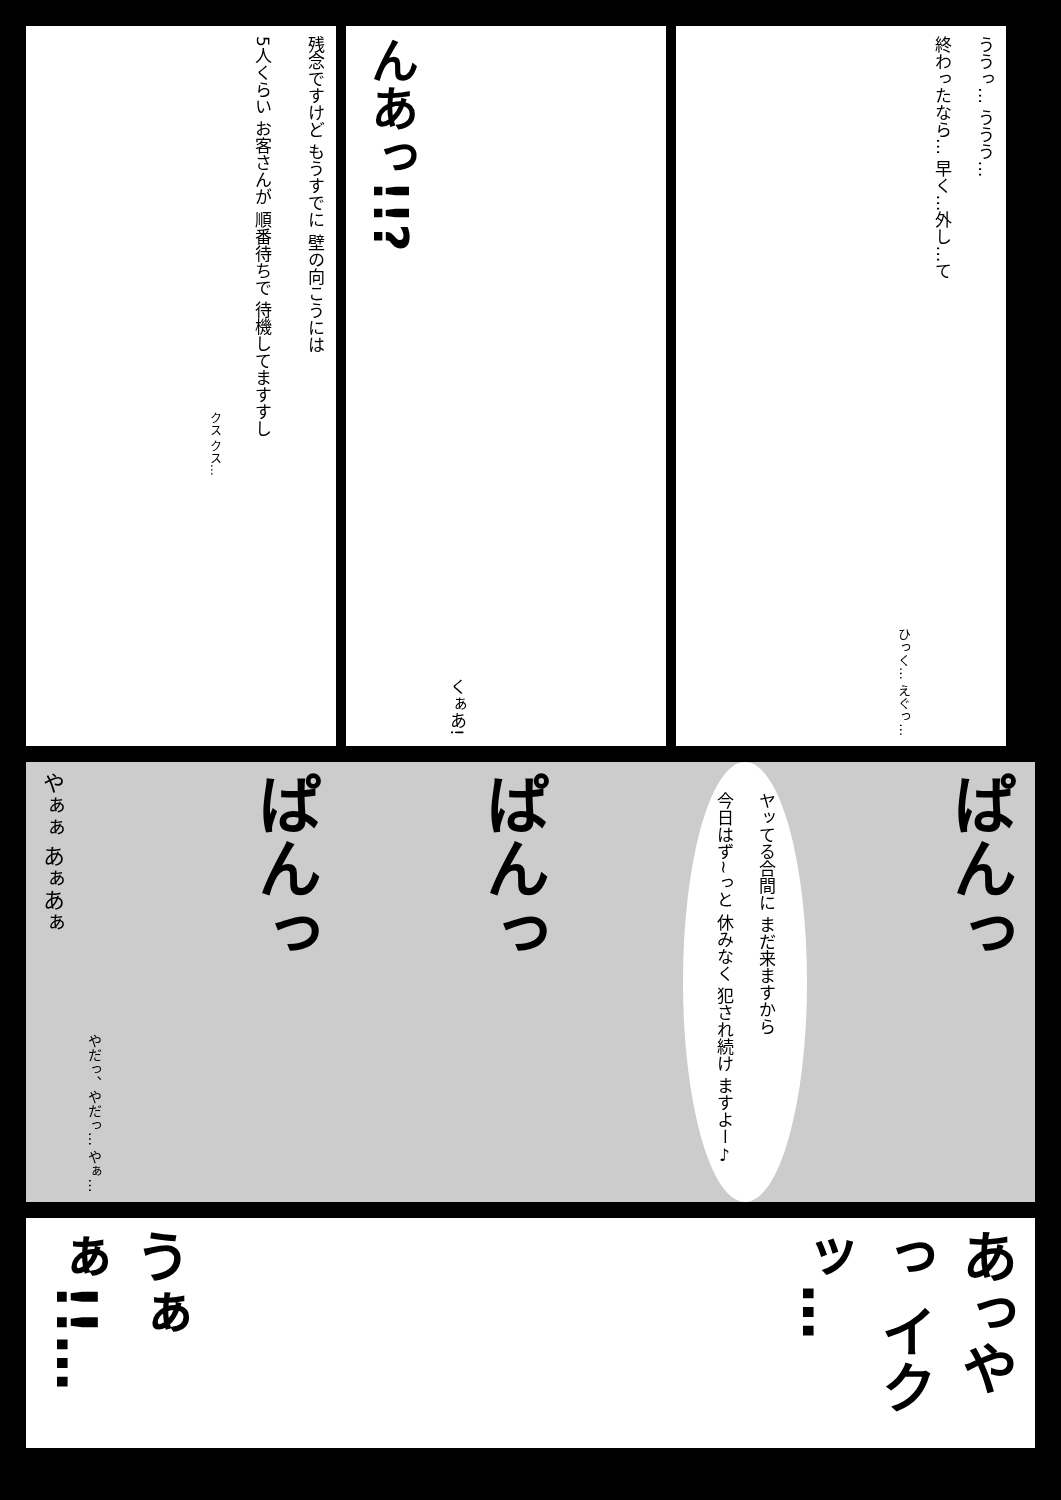クス クス…
5人くらい お客さんが 順番待ちで 待機してますすし
残念ですけど もうすでに 壁の向こうには
んあっ!!?
くぁあ!
ひっく… えぐっ…
終わったなら… 早く…外し…て
ううっ… ううう…
やぁぁ あぁあぁ
やだっ、やだっ… やぁ…
ぱんっ
ぱんっ
今日はず~っと 休みなく 犯され続け ますよー♪
ヤッてる合間に まだ来ますから
ぱんっ
うぁぁ!!…
あっやっ イクッ…